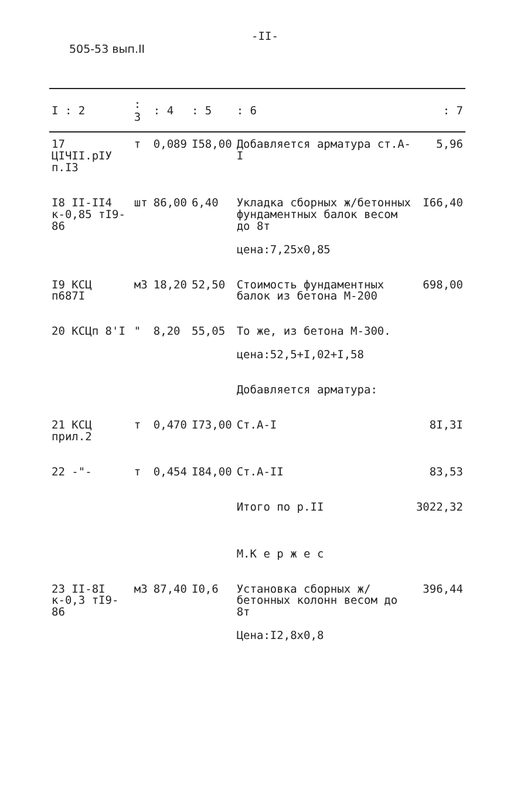-II-
505-53 вып.II
| I : 2 | : 3 | : 4 | : 5 | : 6 | : 7 |
| --- | --- | --- | --- | --- | --- |
| 17 ЦIЧII.pIУ п.I3 | т | 0,089 | I58,00 | Добавляется арматура ст.А-I | 5,96 |
| I8 II-II4 к-0,85 тI9-86 | шт | 86,00 | 6,40 | Укладка сборных ж/бетонных фундаментных балок весом до 8т цена:7,25х0,85 | I66,40 |
| I9 КСЦ п687I | м3 | 18,20 | 52,50 | Стоимость фундаментных балок из бетона М-200 | 698,00 |
| 20 КСЦп 8'I | " | 8,20 | 55,05 | То же, из бетона М-300. цена:52,5+I,02+I,58 Добавляется арматура: | |
| 21 КСЦ прил.2 | т | 0,470 | I73,00 | Ст.А-I | 8I,3I |
| 22 -"- | т | 0,454 | I84,00 | Ст.А-II | 83,53 |
| | | | | Итого по р.II М.К е р ж е с | 3022,32 |
| 23 II-8I к-0,3 тI9-86 | м3 | 87,40 | I0,6 | Установка сборных ж/бетонных колонн весом до 8т Цена:I2,8х0,8 | 396,44 |